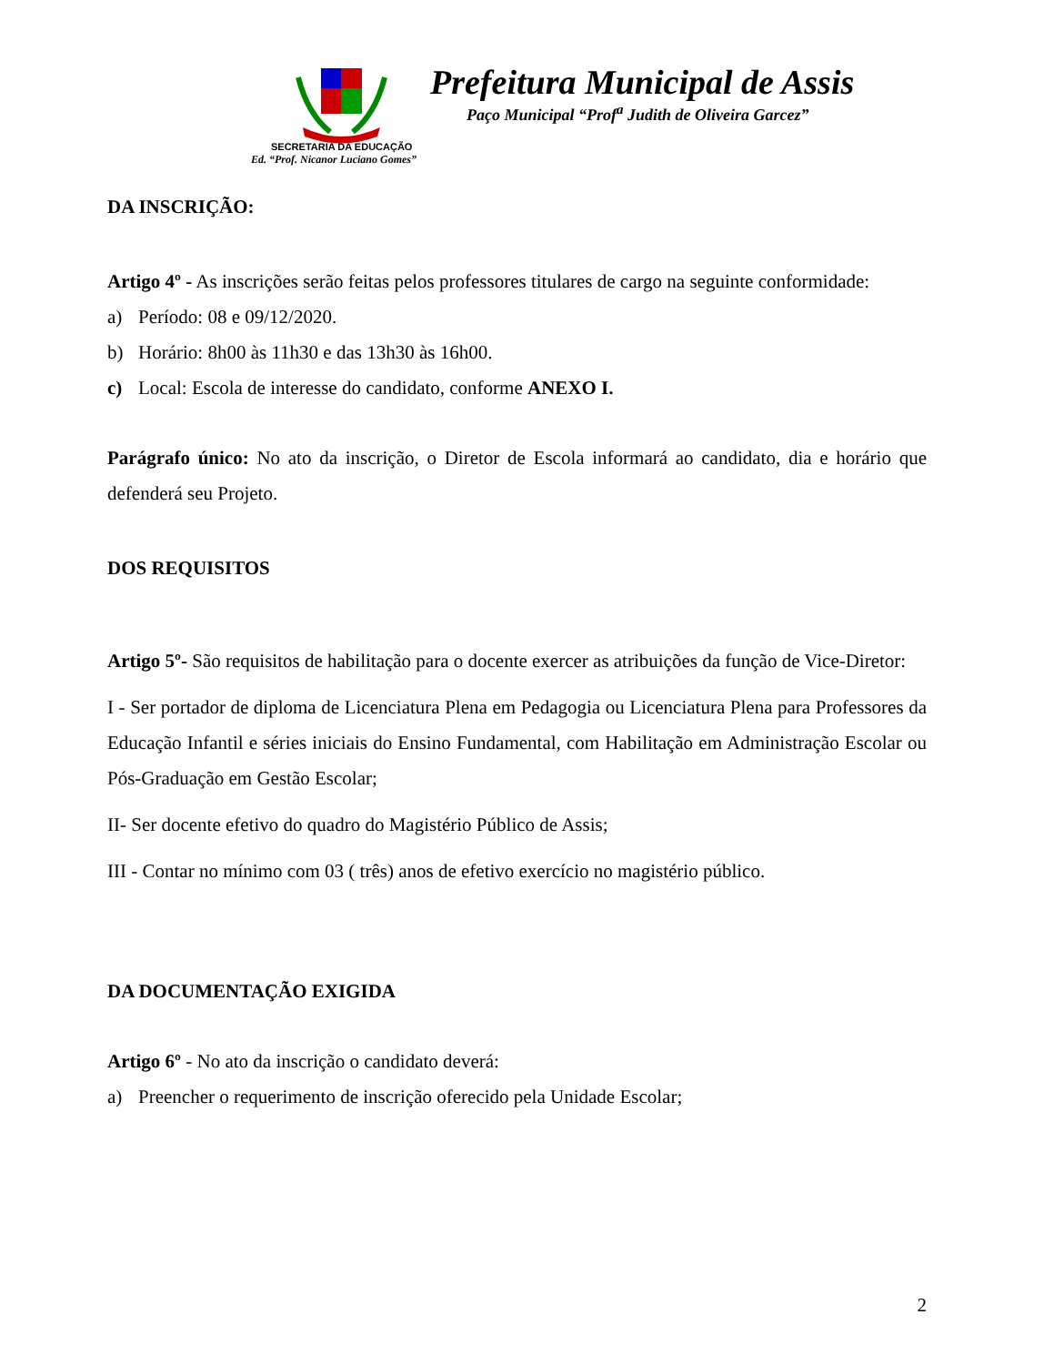Prefeitura Municipal de Assis
Paço Municipal “Prof<sup>a</sup> Judith de Oliveira Garcez”
SECRETARIA DA EDUCAÇÃO
Ed. “Prof. Nicanor Luciano Gomes”
DA INSCRIÇÃO:
Artigo 4º - As inscrições serão feitas pelos professores titulares de cargo na seguinte conformidade:
a) Período: 08 e 09/12/2020.
b) Horário: 8h00 às 11h30 e das 13h30 às 16h00.
c) Local: Escola de interesse do candidato, conforme ANEXO I.
Parágrafo único: No ato da inscrição, o Diretor de Escola informará ao candidato, dia e horário que defenderá seu Projeto.
DOS REQUISITOS
Artigo 5º- São requisitos de habilitação para o docente exercer as atribuições da função de Vice-Diretor:
I - Ser portador de diploma de Licenciatura Plena em Pedagogia ou Licenciatura Plena para Professores da Educação Infantil e séries iniciais do Ensino Fundamental, com Habilitação em Administração Escolar ou Pós-Graduação em Gestão Escolar;
II- Ser docente efetivo do quadro do Magistério Público de Assis;
III - Contar no mínimo com 03 ( três) anos de efetivo exercício no magistério público.
DA DOCUMENTAÇÃO EXIGIDA
Artigo 6º - No ato da inscrição o candidato deverá:
a) Preencher o requerimento de inscrição oferecido pela Unidade Escolar;
2